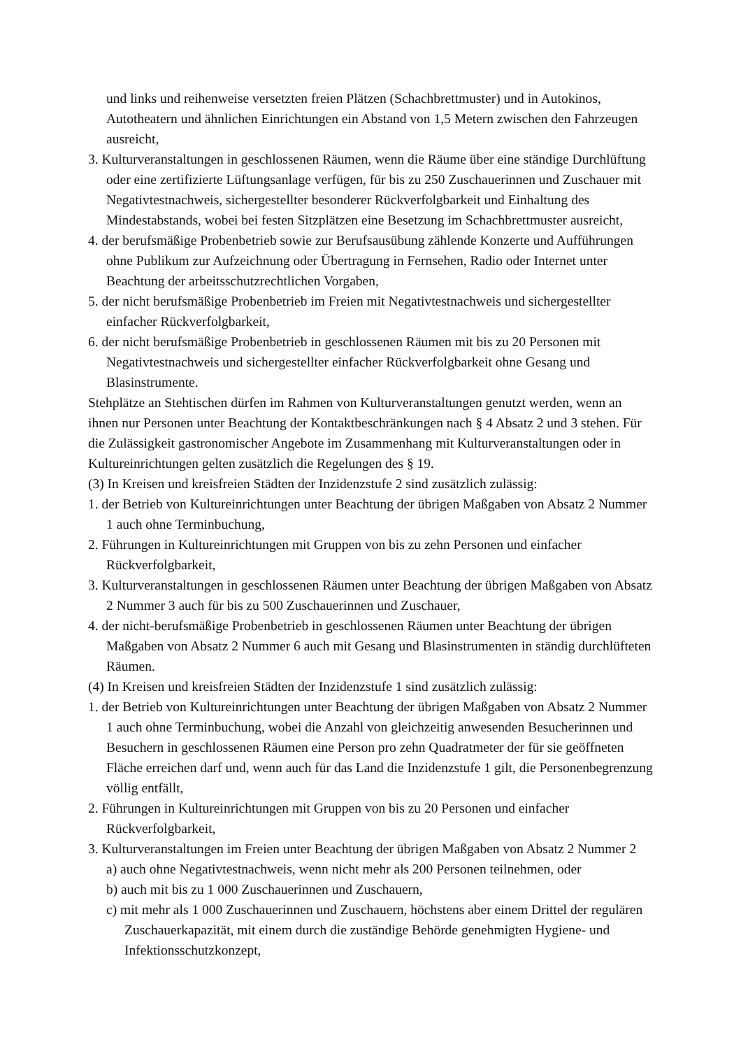und links und reihenweise versetzten freien Plätzen (Schachbrettmuster) und in Autokinos, Autotheatern und ähnlichen Einrichtungen ein Abstand von 1,5 Metern zwischen den Fahrzeugen ausreicht,
3. Kulturveranstaltungen in geschlossenen Räumen, wenn die Räume über eine ständige Durchlüftung oder eine zertifizierte Lüftungsanlage verfügen, für bis zu 250 Zuschauerinnen und Zuschauer mit Negativtestnachweis, sichergestellter besonderer Rückverfolgbarkeit und Einhaltung des Mindestabstands, wobei bei festen Sitzplätzen eine Besetzung im Schachbrettmuster ausreicht,
4. der berufsmäßige Probenbetrieb sowie zur Berufsausübung zählende Konzerte und Aufführungen ohne Publikum zur Aufzeichnung oder Übertragung in Fernsehen, Radio oder Internet unter Beachtung der arbeitsschutzrechtlichen Vorgaben,
5. der nicht berufsmäßige Probenbetrieb im Freien mit Negativtestnachweis und sichergestellter einfacher Rückverfolgbarkeit,
6. der nicht berufsmäßige Probenbetrieb in geschlossenen Räumen mit bis zu 20 Personen mit Negativtestnachweis und sichergestellter einfacher Rückverfolgbarkeit ohne Gesang und Blasinstrumente.
Stehplätze an Stehtischen dürfen im Rahmen von Kulturveranstaltungen genutzt werden, wenn an ihnen nur Personen unter Beachtung der Kontaktbeschränkungen nach § 4 Absatz 2 und 3 stehen. Für die Zulässigkeit gastronomischer Angebote im Zusammenhang mit Kulturveranstaltungen oder in Kultureinrichtungen gelten zusätzlich die Regelungen des § 19.
(3) In Kreisen und kreisfreien Städten der Inzidenzstufe 2 sind zusätzlich zulässig:
1. der Betrieb von Kultureinrichtungen unter Beachtung der übrigen Maßgaben von Absatz 2 Nummer 1 auch ohne Terminbuchung,
2. Führungen in Kultureinrichtungen mit Gruppen von bis zu zehn Personen und einfacher Rückverfolgbarkeit,
3. Kulturveranstaltungen in geschlossenen Räumen unter Beachtung der übrigen Maßgaben von Absatz 2 Nummer 3 auch für bis zu 500 Zuschauerinnen und Zuschauer,
4. der nicht-berufsmäßige Probenbetrieb in geschlossenen Räumen unter Beachtung der übrigen Maßgaben von Absatz 2 Nummer 6 auch mit Gesang und Blasinstrumenten in ständig durchlüfteten Räumen.
(4) In Kreisen und kreisfreien Städten der Inzidenzstufe 1 sind zusätzlich zulässig:
1. der Betrieb von Kultureinrichtungen unter Beachtung der übrigen Maßgaben von Absatz 2 Nummer 1 auch ohne Terminbuchung, wobei die Anzahl von gleichzeitig anwesenden Besucherinnen und Besuchern in geschlossenen Räumen eine Person pro zehn Quadratmeter der für sie geöffneten Fläche erreichen darf und, wenn auch für das Land die Inzidenzstufe 1 gilt, die Personenbegrenzung völlig entfällt,
2. Führungen in Kultureinrichtungen mit Gruppen von bis zu 20 Personen und einfacher Rückverfolgbarkeit,
3. Kulturveranstaltungen im Freien unter Beachtung der übrigen Maßgaben von Absatz 2 Nummer 2
a) auch ohne Negativtestnachweis, wenn nicht mehr als 200 Personen teilnehmen, oder
b) auch mit bis zu 1 000 Zuschauerinnen und Zuschauern,
c) mit mehr als 1 000 Zuschauerinnen und Zuschauern, höchstens aber einem Drittel der regulären Zuschauerkapazität, mit einem durch die zuständige Behörde genehmigten Hygiene- und Infektionsschutzkonzept,